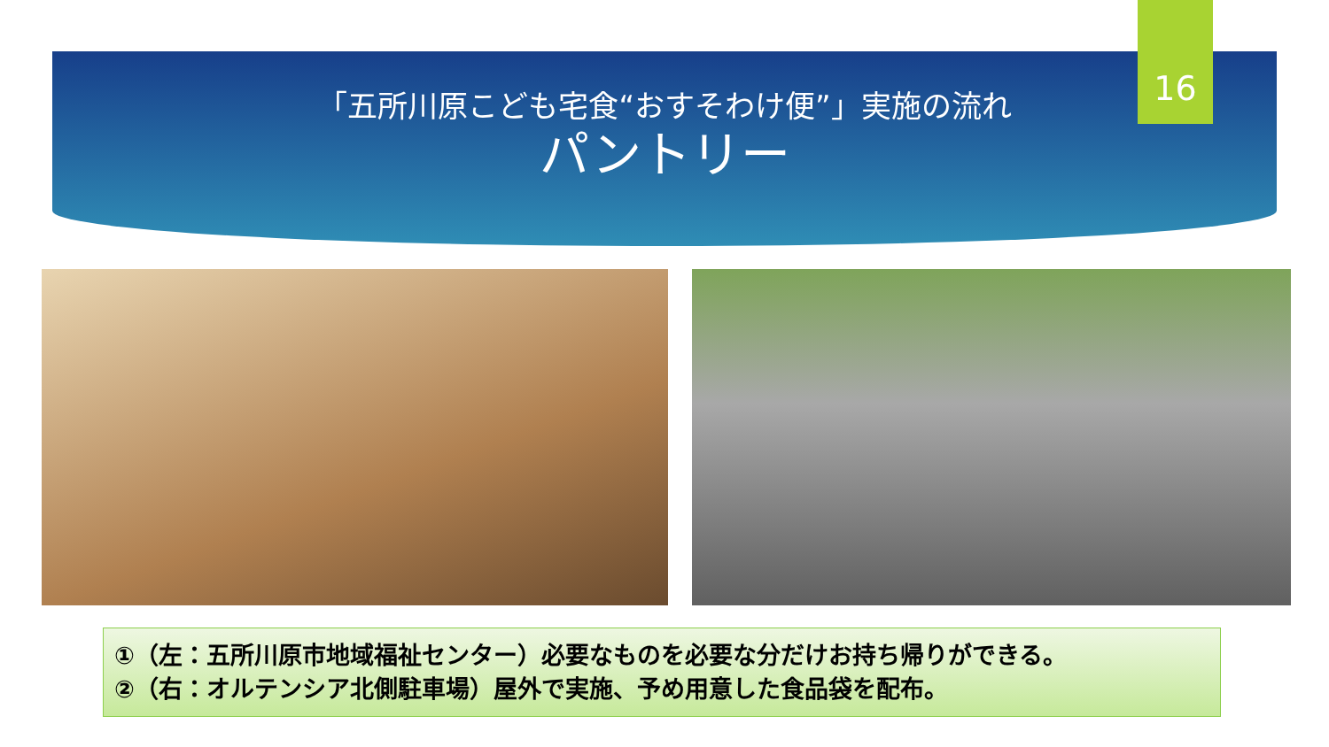「五所川原こども宅食“おすそわけ便”」実施の流れ
パントリー
16
①（左：五所川原市地域福祉センター）必要なものを必要な分だけお持ち帰りができる。
②（右：オルテンシア北側駐車場）屋外で実施、予め用意した食品袋を配布。